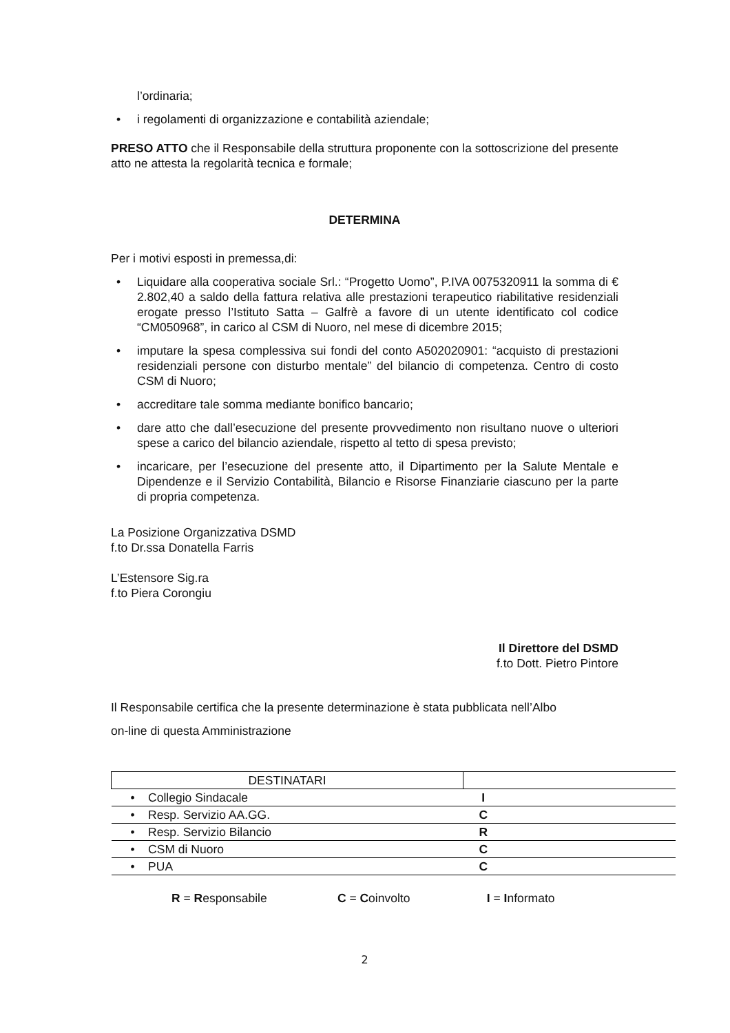l’ordinaria;
• i regolamenti di organizzazione e contabilità aziendale;
PRESO ATTO che il Responsabile della struttura proponente con la sottoscrizione del presente atto ne attesta la regolarità tecnica e formale;
DETERMINA
Per i motivi esposti in premessa,di:
• Liquidare alla cooperativa sociale Srl.: “Progetto Uomo”, P.IVA 0075320911 la somma di € 2.802,40 a saldo della fattura relativa alle prestazioni terapeutico riabilitative residenziali erogate presso l’Istituto Satta – Galfrè a favore di un utente identificato col codice “CM050968”, in carico al CSM di Nuoro, nel mese di dicembre 2015;
• imputare la spesa complessiva sui fondi del conto A502020901: “acquisto di prestazioni residenziali persone con disturbo mentale” del bilancio di competenza. Centro di costo CSM di Nuoro;
• accreditare tale somma mediante bonifico bancario;
• dare atto che dall’esecuzione del presente provvedimento non risultano nuove o ulteriori spese a carico del bilancio aziendale, rispetto al tetto di spesa previsto;
• incaricare, per l’esecuzione del presente atto, il Dipartimento per la Salute Mentale e Dipendenze e il Servizio Contabilità, Bilancio e Risorse Finanziarie ciascuno per la parte di propria competenza.
La Posizione Organizzativa DSMD
f.to Dr.ssa Donatella Farris
L’Estensore Sig.ra
f.to Piera Corongiu
Il Direttore del DSMD
f.to Dott. Pietro Pintore
Il Responsabile certifica che la presente determinazione è stata pubblicata nell’Albo
on-line di questa Amministrazione
| DESTINATARI | |
| • Collegio Sindacale | I |
| • Resp. Servizio AA.GG. | C |
| • Resp. Servizio Bilancio | R |
| • CSM di Nuoro | C |
| • PUA | C |
R = Responsabile C = Coinvolto I = Informato
2